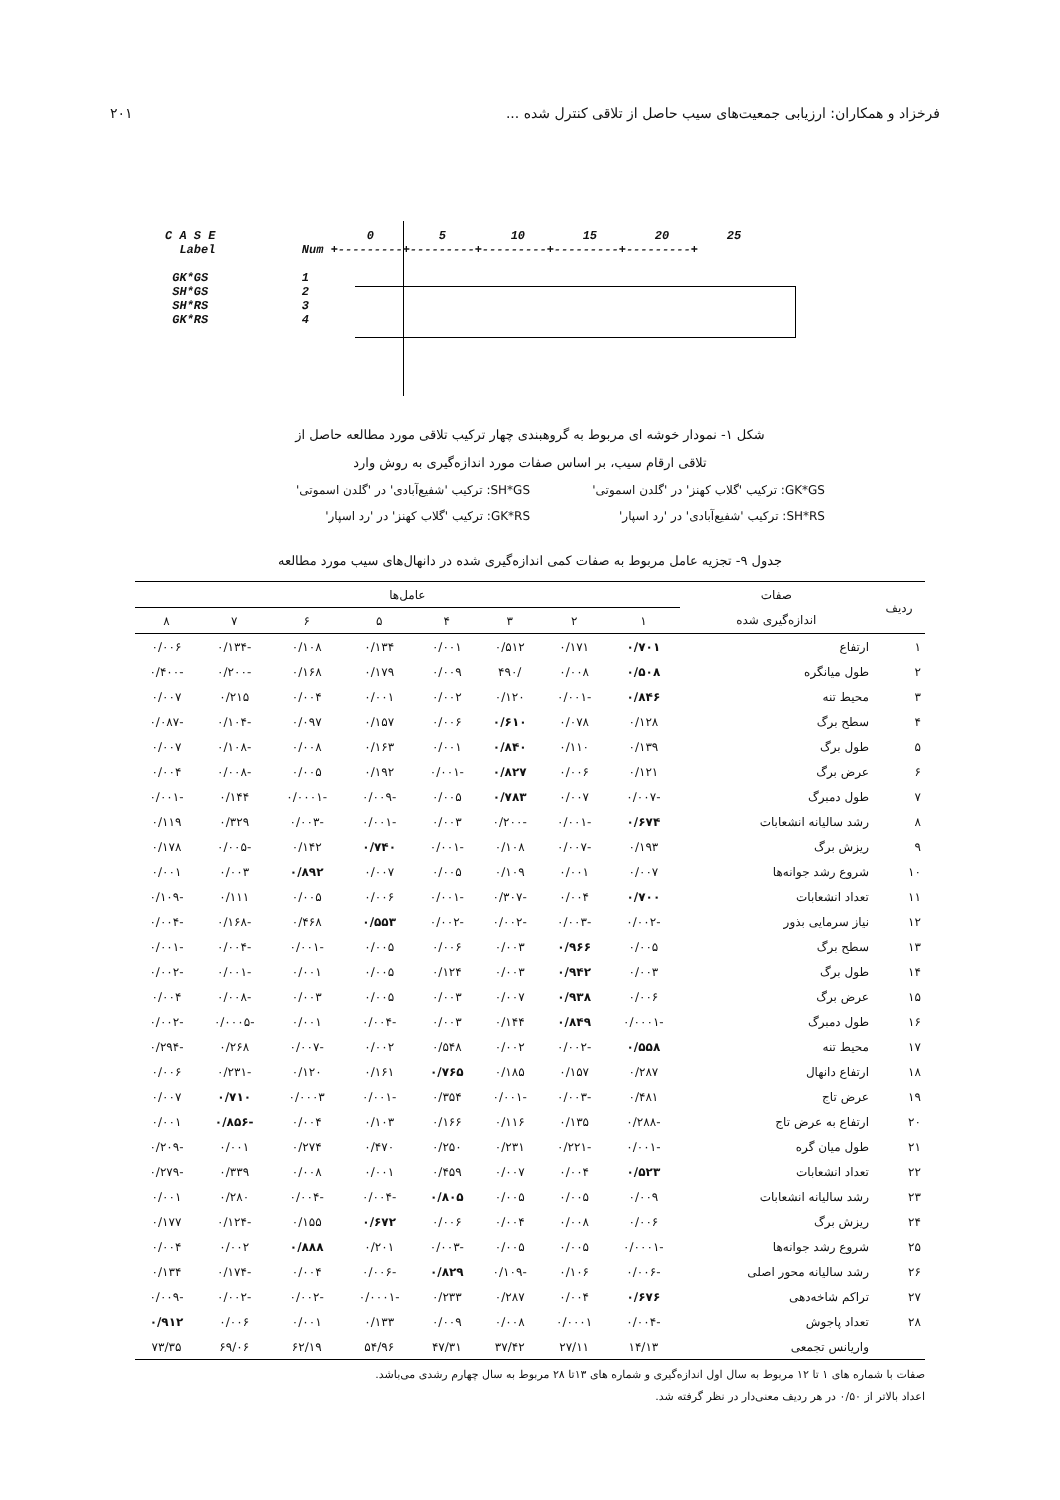۲۰۱ فرخزاد و همکاران: ارزیابی جمعیت‌های سیب حاصل از تلاقی کنترل شده ...
C A S E 0 5 10 15 20 25
Label Num +---------+---------+---------+---------+---------+
GK*GS 1
SH*GS 2
SH*RS 3
GK*RS 4
شکل ۱- نمودار خوشه ای مربوط به گروهبندی چهار ترکیب تلاقی مورد مطالعه حاصل از
تلاقی ارقام سیب، بر اساس صفات مورد اندازه‌گیری به روش وارد
GK*GS: ترکیب 'گلاب کهنز' در 'گلدن اسموتی'
SH*GS: ترکیب 'شفیع‌آبادی' در 'گلدن اسموتی'
SH*RS: ترکیب 'شفیع‌آبادی' در 'رد اسپار'
GK*RS: ترکیب 'گلاب کهنز' در 'رد اسپار'
جدول ۹- تجزیه عامل مربوط به صفات کمی اندازه‌گیری شده در دانهال‌های سیب مورد مطالعه
| ردیف | صفات | عامل‌ها | | | | | | | |
| --- | --- | --- | --- | --- | --- | --- | --- | --- | --- |
| | اندازه‌گیری شده | ۱ | ۲ | ۳ | ۴ | ۵ | ۶ | ۷ | ۸ |
| ۱ | ارتفاع | ۰/۷۰۱ | ۰/۱۷۱ | ۰/۵۱۲ | ۰/۰۰۱ | ۰/۱۳۴ | ۰/۱۰۸ | -۰/۱۳۴ | ۰/۰۰۶ |
| ۲ | طول میانگره | ۰/۵۰۸ | ۰/۰۰۸ | /۴۹۰ | ۰/۰۰۹ | ۰/۱۷۹ | ۰/۱۶۸ | -۰/۲۰۰ | -۰/۴۰۰ |
| ۳ | محیط تنه | ۰/۸۴۶ | -۰/۰۰۱ | ۰/۱۲۰ | ۰/۰۰۲ | ۰/۰۰۱ | ۰/۰۰۴ | ۰/۲۱۵ | ۰/۰۰۷ |
| ۴ | سطح برگ | ۰/۱۲۸ | ۰/۰۷۸ | ۰/۶۱۰ | ۰/۰۰۶ | ۰/۱۵۷ | ۰/۰۹۷ | -۰/۱۰۴ | -۰/۰۸۷ |
| ۵ | طول برگ | ۰/۱۳۹ | ۰/۱۱۰ | ۰/۸۴۰ | ۰/۰۰۱ | ۰/۱۶۳ | ۰/۰۰۸ | -۰/۱۰۸ | ۰/۰۰۷ |
| ۶ | عرض برگ | ۰/۱۲۱ | ۰/۰۰۶ | ۰/۸۲۷ | -۰/۰۰۱ | ۰/۱۹۲ | ۰/۰۰۵ | -۰/۰۰۸ | ۰/۰۰۴ |
| ۷ | طول دمبرگ | -۰/۰۰۷ | ۰/۰۰۷ | ۰/۷۸۳ | ۰/۰۰۵ | -۰/۰۰۹ | -۰/۰۰۰۱ | ۰/۱۴۴ | -۰/۰۰۱ |
| ۸ | رشد سالیانه انشعابات | ۰/۶۷۴ | -۰/۰۰۱ | -۰/۲۰۰ | ۰/۰۰۳ | -۰/۰۰۱ | -۰/۰۰۳ | ۰/۳۲۹ | ۰/۱۱۹ |
| ۹ | ریزش برگ | ۰/۱۹۳ | -۰/۰۰۷ | ۰/۱۰۸ | -۰/۰۰۱ | ۰/۷۴۰ | ۰/۱۴۲ | -۰/۰۰۵ | ۰/۱۷۸ |
| ۱۰ | شروع رشد جوانه‌ها | ۰/۰۰۷ | ۰/۰۰۱ | ۰/۱۰۹ | ۰/۰۰۵ | ۰/۰۰۷ | ۰/۸۹۲ | ۰/۰۰۳ | ۰/۰۰۱ |
| ۱۱ | تعداد انشعابات | ۰/۷۰۰ | ۰/۰۰۴ | -۰/۳۰۷ | -۰/۰۰۱ | ۰/۰۰۶ | ۰/۰۰۵ | ۰/۱۱۱ | -۰/۱۰۹ |
| ۱۲ | نیاز سرمایی بذور | -۰/۰۰۲ | -۰/۰۰۳ | -۰/۰۰۲ | -۰/۰۰۲ | ۰/۵۵۳ | ۰/۴۶۸ | -۰/۱۶۸ | -۰/۰۰۴ |
| ۱۳ | سطح برگ | ۰/۰۰۵ | ۰/۹۶۶ | ۰/۰۰۳ | ۰/۰۰۶ | ۰/۰۰۵ | -۰/۰۰۱ | -۰/۰۰۴ | -۰/۰۰۱ |
| ۱۴ | طول برگ | ۰/۰۰۳ | ۰/۹۴۲ | ۰/۰۰۳ | ۰/۱۲۴ | ۰/۰۰۵ | ۰/۰۰۱ | -۰/۰۰۱ | -۰/۰۰۲ |
| ۱۵ | عرض برگ | ۰/۰۰۶ | ۰/۹۳۸ | ۰/۰۰۷ | ۰/۰۰۳ | ۰/۰۰۵ | ۰/۰۰۳ | -۰/۰۰۸ | ۰/۰۰۴ |
| ۱۶ | طول دمبرگ | -۰/۰۰۰۱ | ۰/۸۴۹ | ۰/۱۴۴ | ۰/۰۰۳ | -۰/۰۰۴ | ۰/۰۰۱ | -۰/۰۰۰۵ | -۰/۰۰۲ |
| ۱۷ | محیط تنه | ۰/۵۵۸ | -۰/۰۰۲ | ۰/۰۰۲ | ۰/۵۴۸ | ۰/۰۰۲ | -۰/۰۰۷ | ۰/۲۶۸ | -۰/۲۹۴ |
| ۱۸ | ارتفاع دانهال | ۰/۲۸۷ | ۰/۱۵۷ | ۰/۱۸۵ | ۰/۷۶۵ | ۰/۱۶۱ | ۰/۱۲۰ | -۰/۲۳۱ | ۰/۰۰۶ |
| ۱۹ | عرض تاج | ۰/۴۸۱ | -۰/۰۰۳ | -۰/۰۰۱ | ۰/۳۵۴ | -۰/۰۰۱ | ۰/۰۰۰۳ | ۰/۷۱۰ | ۰/۰۰۷ |
| ۲۰ | ارتفاع به عرض تاج | -۰/۲۸۸ | ۰/۱۳۵ | ۰/۱۱۶ | ۰/۱۶۶ | ۰/۱۰۳ | ۰/۰۰۴ | -۰/۸۵۶ | ۰/۰۰۱ |
| ۲۱ | طول میان گره | -۰/۰۰۱ | -۰/۲۲۱ | ۰/۲۳۱ | ۰/۲۵۰ | ۰/۴۷۰ | ۰/۲۷۴ | ۰/۰۰۱ | -۰/۲۰۹ |
| ۲۲ | تعداد انشعابات | ۰/۵۲۳ | ۰/۰۰۴ | ۰/۰۰۷ | ۰/۴۵۹ | ۰/۰۰۱ | ۰/۰۰۸ | ۰/۳۳۹ | -۰/۲۷۹ |
| ۲۳ | رشد سالیانه انشعابات | ۰/۰۰۹ | ۰/۰۰۵ | ۰/۰۰۵ | ۰/۸۰۵ | -۰/۰۰۴ | -۰/۰۰۴ | ۰/۲۸۰ | ۰/۰۰۱ |
| ۲۴ | ریزش برگ | ۰/۰۰۶ | ۰/۰۰۸ | ۰/۰۰۴ | ۰/۰۰۶ | ۰/۶۷۲ | ۰/۱۵۵ | -۰/۱۲۴ | ۰/۱۷۷ |
| ۲۵ | شروع رشد جوانه‌ها | -۰/۰۰۰۱ | ۰/۰۰۵ | ۰/۰۰۵ | -۰/۰۰۳ | ۰/۲۰۱ | ۰/۸۸۸ | ۰/۰۰۲ | ۰/۰۰۴ |
| ۲۶ | رشد سالیانه محور اصلی | -۰/۰۰۶ | ۰/۱۰۶ | -۰/۱۰۹ | ۰/۸۲۹ | -۰/۰۰۶ | ۰/۰۰۴ | -۰/۱۷۴ | ۰/۱۳۴ |
| ۲۷ | تراکم شاخه‌دهی | ۰/۶۷۶ | ۰/۰۰۴ | ۰/۲۸۷ | ۰/۲۳۳ | -۰/۰۰۰۱ | -۰/۰۰۲ | -۰/۰۰۲ | -۰/۰۰۹ |
| ۲۸ | تعداد پاجوش | -۰/۰۰۴ | ۰/۰۰۰۱ | ۰/۰۰۸ | ۰/۰۰۹ | ۰/۱۳۳ | ۰/۰۰۱ | ۰/۰۰۶ | ۰/۹۱۲ |
| | واریانس تجمعی | ۱۴/۱۳ | ۲۷/۱۱ | ۳۷/۴۲ | ۴۷/۳۱ | ۵۴/۹۶ | ۶۲/۱۹ | ۶۹/۰۶ | ۷۳/۳۵ |
صفات با شماره های ۱ تا ۱۲ مربوط به سال اول اندازه‌گیری و شماره های ۱۳تا ۲۸ مربوط به سال چهارم رشدی می‌باشد.
اعداد بالاتر از ۰/۵۰ در هر ردیف معنی‌دار در نظر گرفته شد.